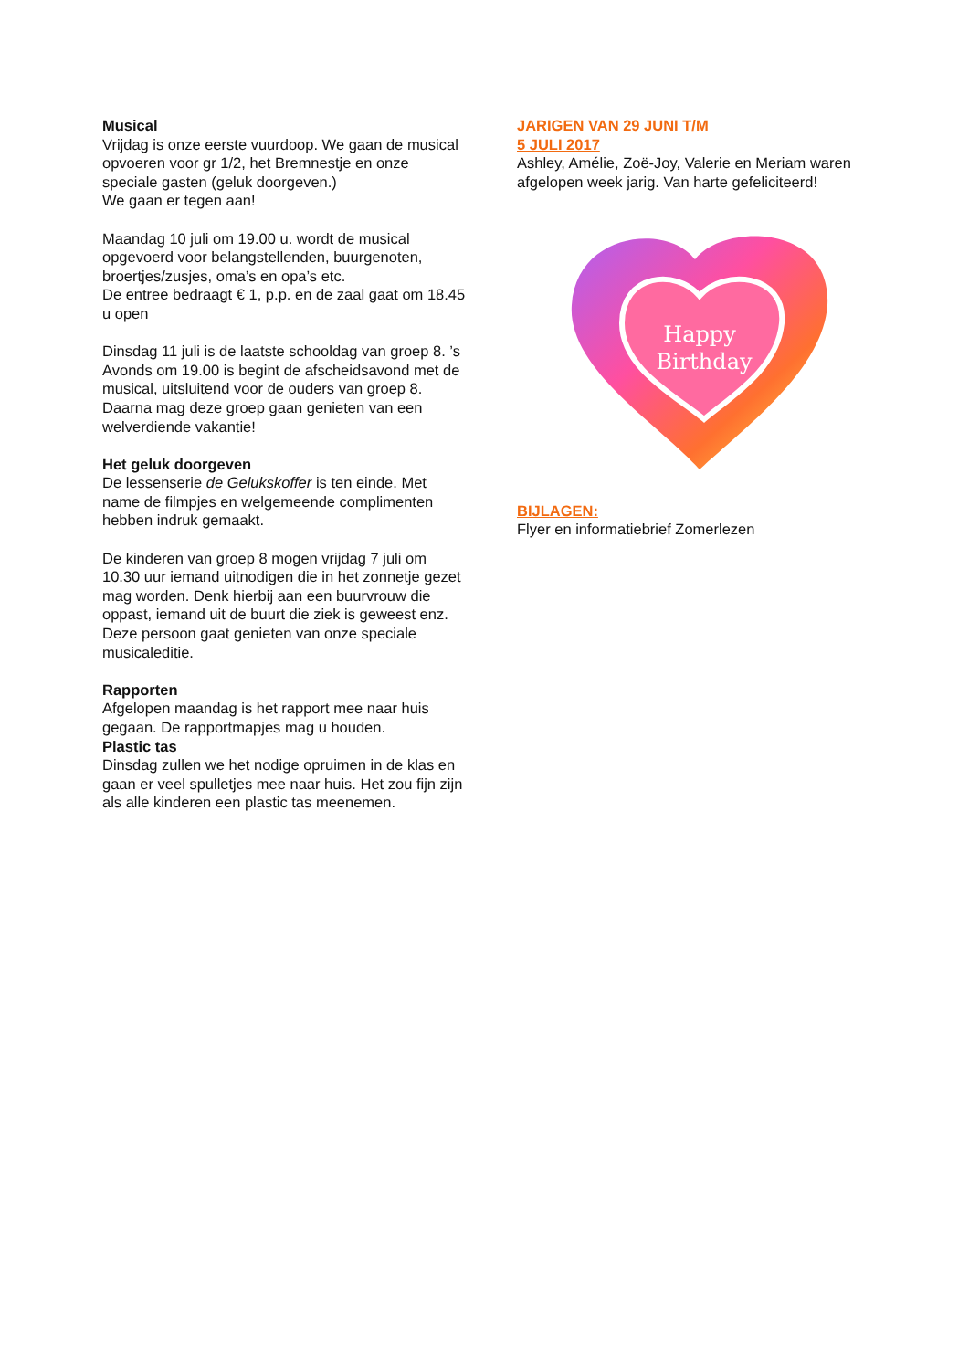Musical
Vrijdag is onze eerste vuurdoop. We gaan de musical opvoeren voor gr 1/2, het Bremnestje en onze speciale gasten (geluk doorgeven.)
We gaan er tegen aan!
Maandag 10 juli om 19.00 u. wordt de musical opgevoerd voor belangstellenden, buurgenoten, broertjes/zusjes, oma’s en opa’s etc.
De entree bedraagt € 1, p.p. en de zaal gaat om 18.45 u open
Dinsdag 11 juli is de laatste schooldag van groep 8. ’s Avonds om 19.00 is begint de afscheidsavond met de musical, uitsluitend voor de ouders van groep 8. Daarna mag deze groep gaan genieten van een welverdiende vakantie!
Het geluk doorgeven
De lessenserie de Gelukskoffer is ten einde. Met name de filmpjes en welgemeende complimenten hebben indruk gemaakt.
De kinderen van groep 8 mogen vrijdag 7 juli om 10.30 uur iemand uitnodigen die in het zonnetje gezet mag worden. Denk hierbij aan een buurvrouw die oppast, iemand uit de buurt die ziek is geweest enz. Deze persoon gaat genieten van onze speciale musicaleditie.
Rapporten
Afgelopen maandag is het rapport mee naar huis gegaan. De rapportmapjes mag u houden.
Plastic tas
Dinsdag zullen we het nodige opruimen in de klas en gaan er veel spulletjes mee naar huis. Het zou fijn zijn als alle kinderen een plastic tas meenemen.
JARIGEN VAN 29 JUNI T/M
5 JULI 2017
Ashley, Amélie, Zoë-Joy, Valerie en Meriam waren afgelopen week jarig. Van harte gefeliciteerd!
Happy
Birthday
BIJLAGEN:
Flyer en informatiebrief Zomerlezen